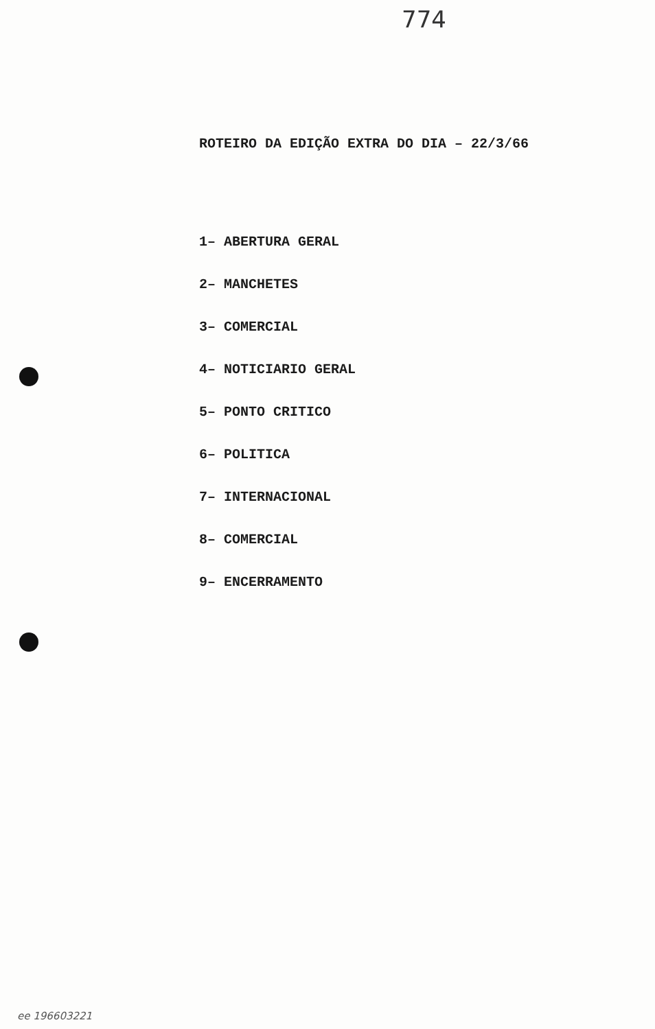774
ROTEIRO DA EDIÇÃO EXTRA DO DIA – 22/3/66
1– ABERTURA GERAL
2– MANCHETES
3– COMERCIAL
4– NOTICIARIO GERAL
5– PONTO CRITICO
6– POLITICA
7– INTERNACIONAL
8– COMERCIAL
9– ENCERRAMENTO
ee 196603221